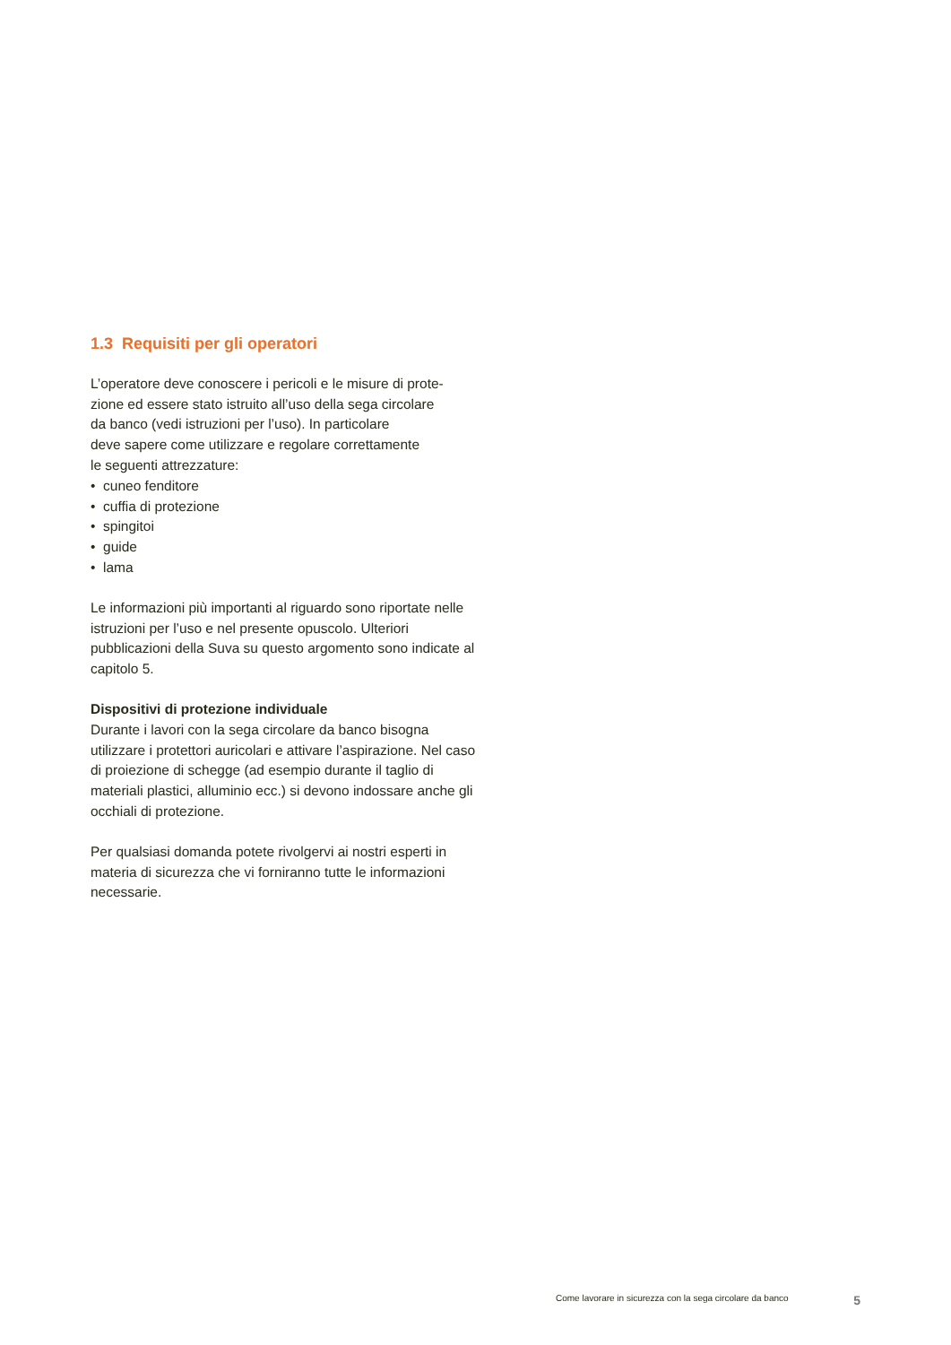1.3 Requisiti per gli operatori
L’operatore deve conoscere i pericoli e le misure di prote-
zione ed essere stato istruito all’uso della sega circolare
da banco (vedi istruzioni per l’uso). In particolare
deve sapere come utilizzare e regolare correttamente
le seguenti attrezzature:
• cuneo fenditore
• cuffia di protezione
• spingitoi
• guide
• lama
Le informazioni più importanti al riguardo sono riportate nelle istruzioni per l’uso e nel presente opuscolo. Ulteriori pubblicazioni della Suva su questo argomento sono indicate al capitolo 5.
Dispositivi di protezione individuale
Durante i lavori con la sega circolare da banco bisogna utilizzare i protettori auricolari e attivare l’aspirazione. Nel caso di proiezione di schegge (ad esempio durante il taglio di materiali plastici, alluminio ecc.) si devono indossare anche gli occhiali di protezione.
Per qualsiasi domanda potete rivolgervi ai nostri esperti in materia di sicurezza che vi forniranno tutte le informazioni necessarie.
Come lavorare in sicurezza con la sega circolare da banco 5